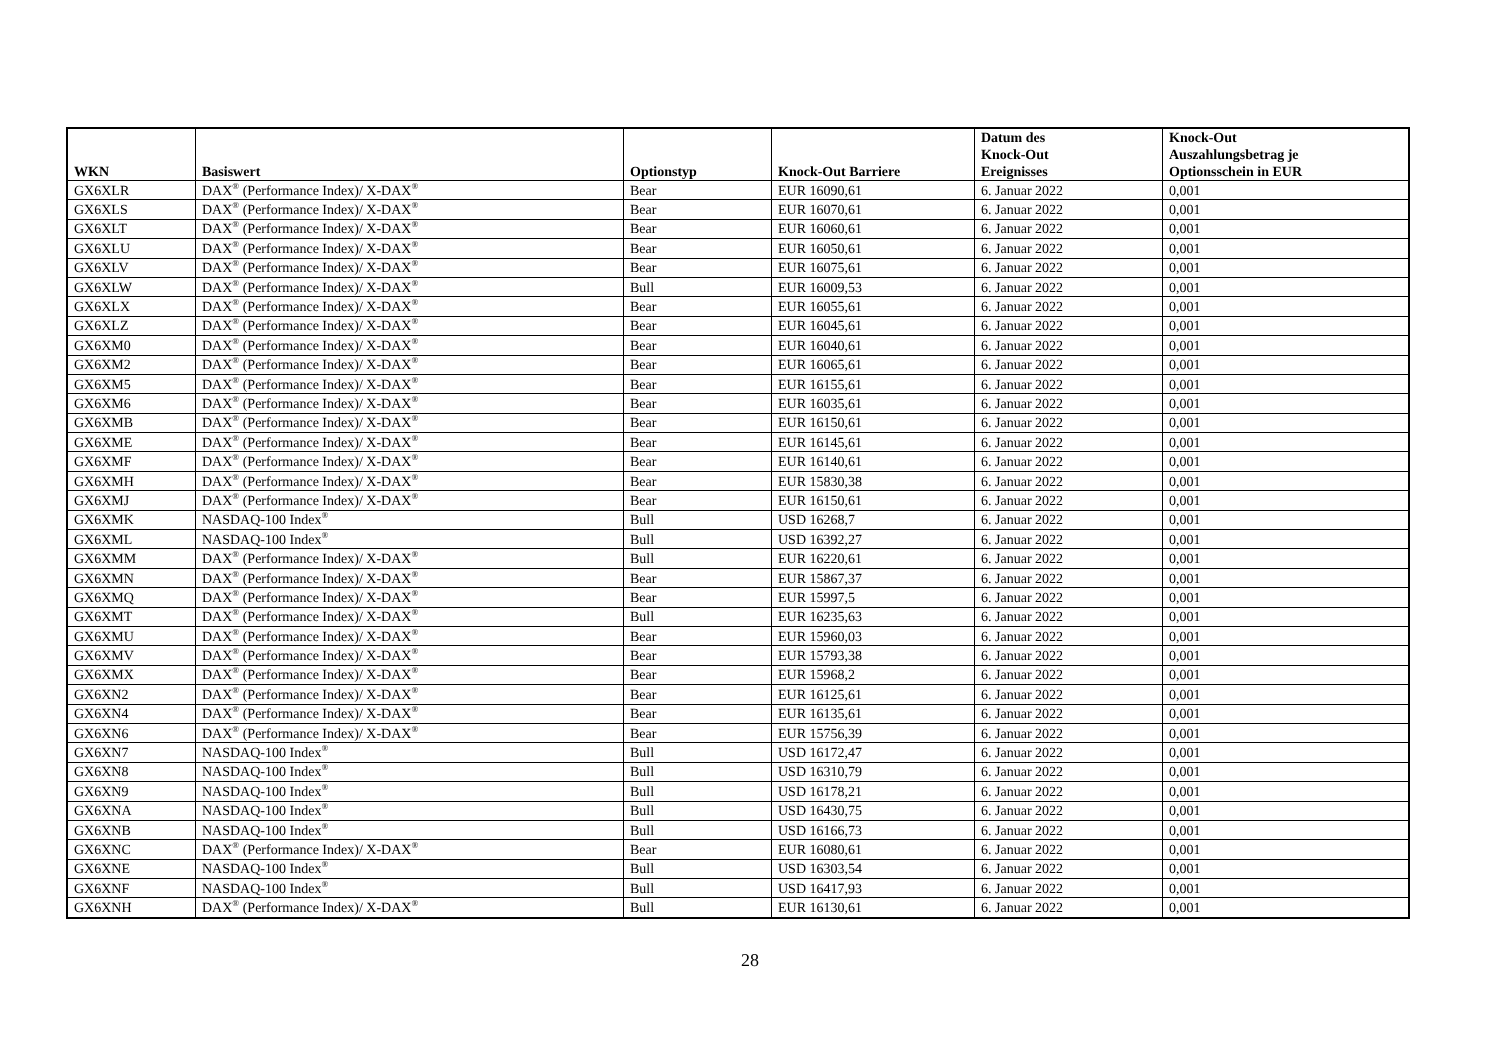| WKN | Basiswert | Optionstyp | Knock-Out Barriere | Datum des Knock-Out Ereignisses | Knock-Out Auszahlungsbetrag je Optionsschein in EUR |
| --- | --- | --- | --- | --- | --- |
| GX6XLR | DAX<sup>®</sup> (Performance Index)/ X-DAX<sup>®</sup> | Bear | EUR 16090,61 | 6. Januar 2022 | 0,001 |
| GX6XLS | DAX<sup>®</sup> (Performance Index)/ X-DAX<sup>®</sup> | Bear | EUR 16070,61 | 6. Januar 2022 | 0,001 |
| GX6XLT | DAX<sup>®</sup> (Performance Index)/ X-DAX<sup>®</sup> | Bear | EUR 16060,61 | 6. Januar 2022 | 0,001 |
| GX6XLU | DAX<sup>®</sup> (Performance Index)/ X-DAX<sup>®</sup> | Bear | EUR 16050,61 | 6. Januar 2022 | 0,001 |
| GX6XLV | DAX<sup>®</sup> (Performance Index)/ X-DAX<sup>®</sup> | Bear | EUR 16075,61 | 6. Januar 2022 | 0,001 |
| GX6XLW | DAX<sup>®</sup> (Performance Index)/ X-DAX<sup>®</sup> | Bull | EUR 16009,53 | 6. Januar 2022 | 0,001 |
| GX6XLX | DAX<sup>®</sup> (Performance Index)/ X-DAX<sup>®</sup> | Bear | EUR 16055,61 | 6. Januar 2022 | 0,001 |
| GX6XLZ | DAX<sup>®</sup> (Performance Index)/ X-DAX<sup>®</sup> | Bear | EUR 16045,61 | 6. Januar 2022 | 0,001 |
| GX6XM0 | DAX<sup>®</sup> (Performance Index)/ X-DAX<sup>®</sup> | Bear | EUR 16040,61 | 6. Januar 2022 | 0,001 |
| GX6XM2 | DAX<sup>®</sup> (Performance Index)/ X-DAX<sup>®</sup> | Bear | EUR 16065,61 | 6. Januar 2022 | 0,001 |
| GX6XM5 | DAX<sup>®</sup> (Performance Index)/ X-DAX<sup>®</sup> | Bear | EUR 16155,61 | 6. Januar 2022 | 0,001 |
| GX6XM6 | DAX<sup>®</sup> (Performance Index)/ X-DAX<sup>®</sup> | Bear | EUR 16035,61 | 6. Januar 2022 | 0,001 |
| GX6XMB | DAX<sup>®</sup> (Performance Index)/ X-DAX<sup>®</sup> | Bear | EUR 16150,61 | 6. Januar 2022 | 0,001 |
| GX6XME | DAX<sup>®</sup> (Performance Index)/ X-DAX<sup>®</sup> | Bear | EUR 16145,61 | 6. Januar 2022 | 0,001 |
| GX6XMF | DAX<sup>®</sup> (Performance Index)/ X-DAX<sup>®</sup> | Bear | EUR 16140,61 | 6. Januar 2022 | 0,001 |
| GX6XMH | DAX<sup>®</sup> (Performance Index)/ X-DAX<sup>®</sup> | Bear | EUR 15830,38 | 6. Januar 2022 | 0,001 |
| GX6XMJ | DAX<sup>®</sup> (Performance Index)/ X-DAX<sup>®</sup> | Bear | EUR 16150,61 | 6. Januar 2022 | 0,001 |
| GX6XMK | NASDAQ-100 Index<sup>®</sup> | Bull | USD 16268,7 | 6. Januar 2022 | 0,001 |
| GX6XML | NASDAQ-100 Index<sup>®</sup> | Bull | USD 16392,27 | 6. Januar 2022 | 0,001 |
| GX6XMM | DAX<sup>®</sup> (Performance Index)/ X-DAX<sup>®</sup> | Bull | EUR 16220,61 | 6. Januar 2022 | 0,001 |
| GX6XMN | DAX<sup>®</sup> (Performance Index)/ X-DAX<sup>®</sup> | Bear | EUR 15867,37 | 6. Januar 2022 | 0,001 |
| GX6XMQ | DAX<sup>®</sup> (Performance Index)/ X-DAX<sup>®</sup> | Bear | EUR 15997,5 | 6. Januar 2022 | 0,001 |
| GX6XMT | DAX<sup>®</sup> (Performance Index)/ X-DAX<sup>®</sup> | Bull | EUR 16235,63 | 6. Januar 2022 | 0,001 |
| GX6XMU | DAX<sup>®</sup> (Performance Index)/ X-DAX<sup>®</sup> | Bear | EUR 15960,03 | 6. Januar 2022 | 0,001 |
| GX6XMV | DAX<sup>®</sup> (Performance Index)/ X-DAX<sup>®</sup> | Bear | EUR 15793,38 | 6. Januar 2022 | 0,001 |
| GX6XMX | DAX<sup>®</sup> (Performance Index)/ X-DAX<sup>®</sup> | Bear | EUR 15968,2 | 6. Januar 2022 | 0,001 |
| GX6XN2 | DAX<sup>®</sup> (Performance Index)/ X-DAX<sup>®</sup> | Bear | EUR 16125,61 | 6. Januar 2022 | 0,001 |
| GX6XN4 | DAX<sup>®</sup> (Performance Index)/ X-DAX<sup>®</sup> | Bear | EUR 16135,61 | 6. Januar 2022 | 0,001 |
| GX6XN6 | DAX<sup>®</sup> (Performance Index)/ X-DAX<sup>®</sup> | Bear | EUR 15756,39 | 6. Januar 2022 | 0,001 |
| GX6XN7 | NASDAQ-100 Index<sup>®</sup> | Bull | USD 16172,47 | 6. Januar 2022 | 0,001 |
| GX6XN8 | NASDAQ-100 Index<sup>®</sup> | Bull | USD 16310,79 | 6. Januar 2022 | 0,001 |
| GX6XN9 | NASDAQ-100 Index<sup>®</sup> | Bull | USD 16178,21 | 6. Januar 2022 | 0,001 |
| GX6XNA | NASDAQ-100 Index<sup>®</sup> | Bull | USD 16430,75 | 6. Januar 2022 | 0,001 |
| GX6XNB | NASDAQ-100 Index<sup>®</sup> | Bull | USD 16166,73 | 6. Januar 2022 | 0,001 |
| GX6XNC | DAX<sup>®</sup> (Performance Index)/ X-DAX<sup>®</sup> | Bear | EUR 16080,61 | 6. Januar 2022 | 0,001 |
| GX6XNE | NASDAQ-100 Index<sup>®</sup> | Bull | USD 16303,54 | 6. Januar 2022 | 0,001 |
| GX6XNF | NASDAQ-100 Index<sup>®</sup> | Bull | USD 16417,93 | 6. Januar 2022 | 0,001 |
| GX6XNH | DAX<sup>®</sup> (Performance Index)/ X-DAX<sup>®</sup> | Bull | EUR 16130,61 | 6. Januar 2022 | 0,001 |
28